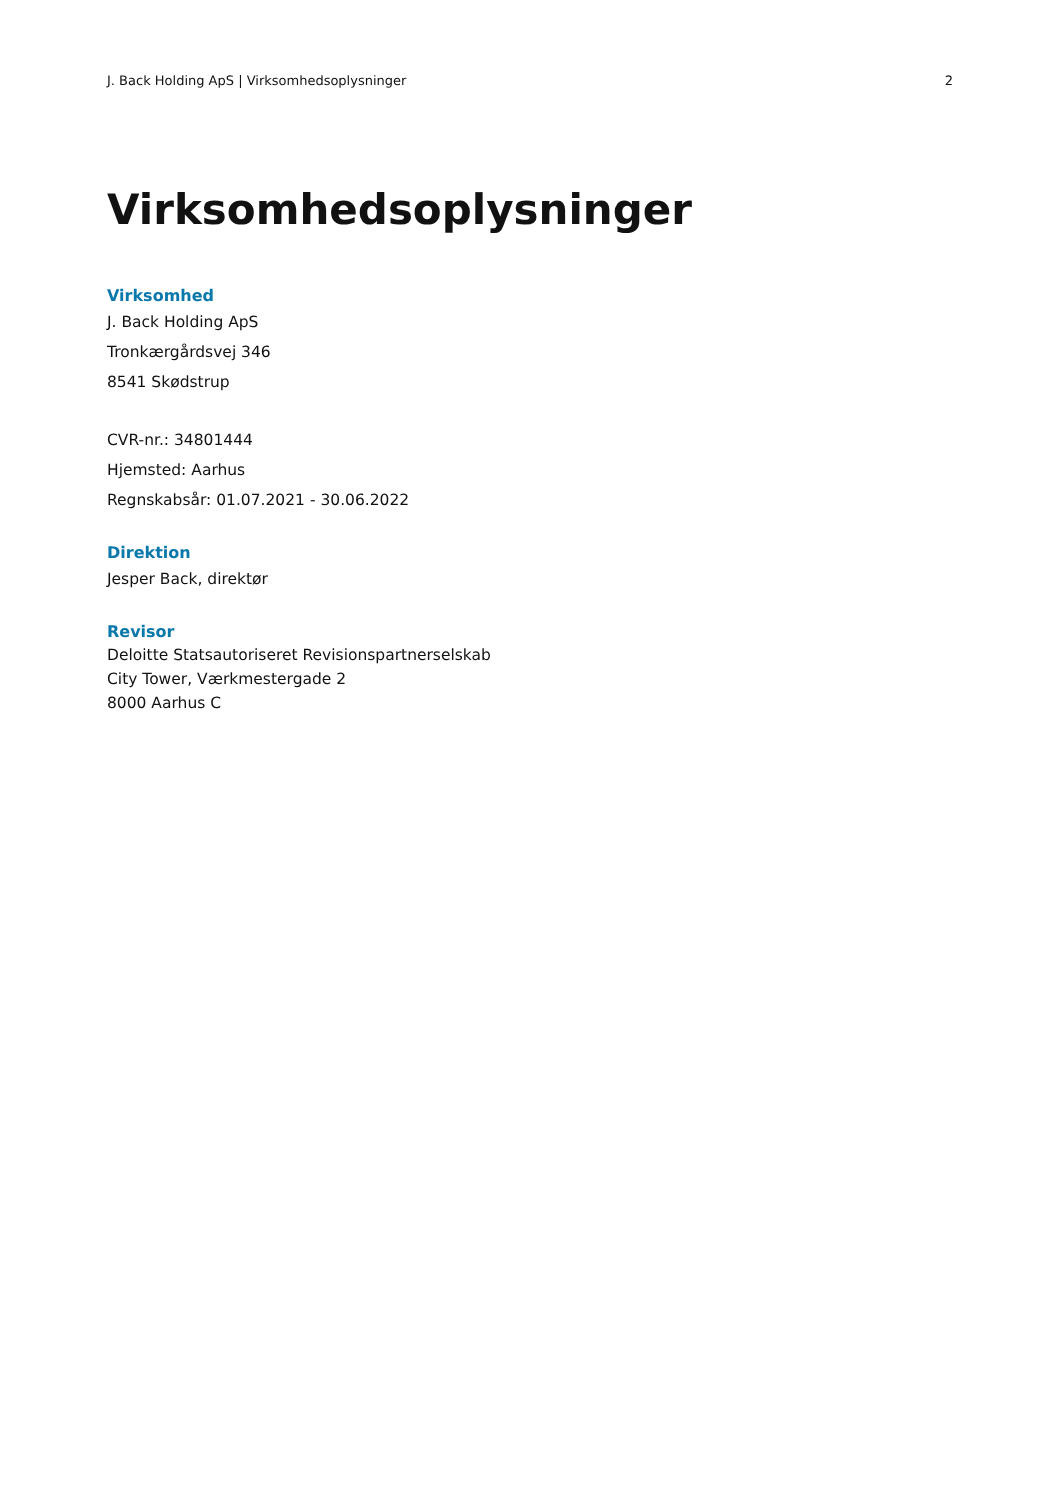J. Back Holding ApS | Virksomhedsoplysninger 2
Virksomhedsoplysninger
Virksomhed
J. Back Holding ApS
Tronkærgårdsvej 346
8541 Skødstrup
CVR-nr.: 34801444
Hjemsted: Aarhus
Regnskabsår: 01.07.2021 - 30.06.2022
Direktion
Jesper Back, direktør
Revisor
Deloitte Statsautoriseret Revisionspartnerselskab
City Tower, Værkmestergade 2
8000 Aarhus C